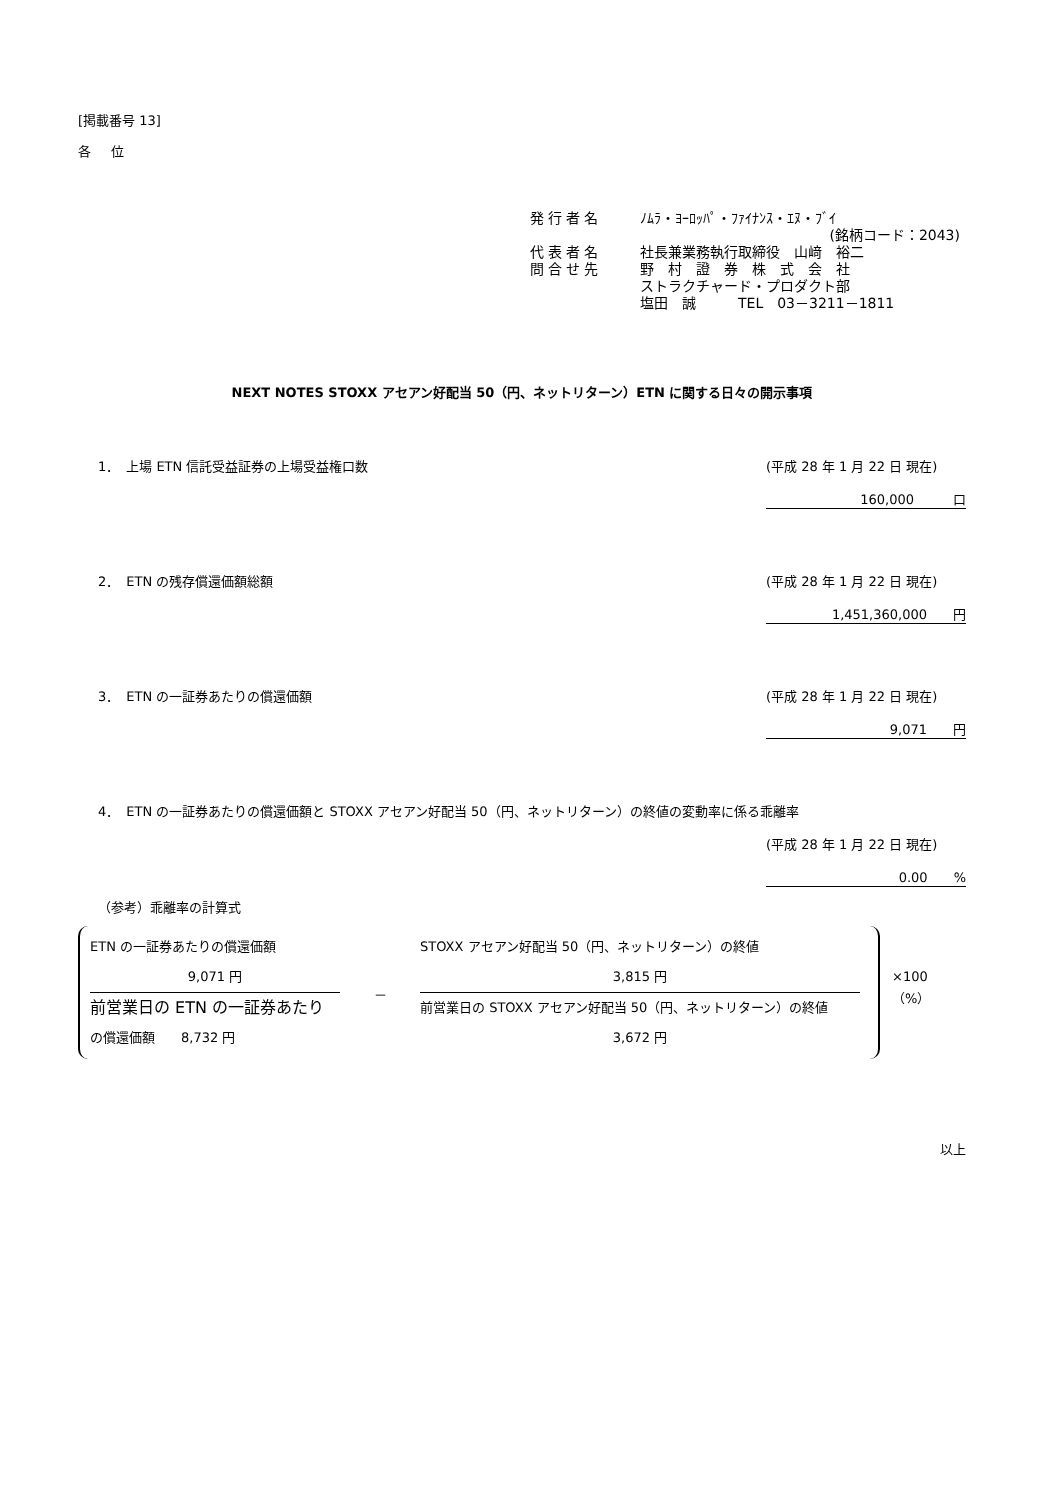[掲載番号 13]
各 位
発行者名 ﾉﾑﾗ・ﾖｰﾛｯﾊﾟ・ﾌｧｲﾅﾝｽ・ｴﾇ・ﾌﾞｲ
(銘柄コード：2043)
代表者名 社長兼業務執行取締役　山﨑　裕二
問合せ先 野　村　證　券　株　式　会　社
ストラクチャード・プロダクト部
塩田　誠　　　TEL　03－3211－1811
NEXT NOTES STOXX アセアン好配当 50（円、ネットリターン）ETN に関する日々の開示事項
1．　上場 ETN 信託受益証券の上場受益権口数 (平成 28 年 1 月 22 日 現在)
160,000　　　口
2．　ETN の残存償還価額総額 (平成 28 年 1 月 22 日 現在)
1,451,360,000　　円
3．　ETN の一証券あたりの償還価額 (平成 28 年 1 月 22 日 現在)
9,071　　円
4．　ETN の一証券あたりの償還価額と STOXX アセアン好配当 50（円、ネットリターン）の終値の変動率に係る乖離率
(平成 28 年 1 月 22 日 現在)
0.00　　%
（参考）乖離率の計算式
ETN の一証券あたりの償還価額
9,071 円
前営業日の ETN の一証券あたり
の償還価額　　8,732 円
－
STOXX アセアン好配当 50（円、ネットリターン）の終値
3,815 円
前営業日の STOXX アセアン好配当 50（円、ネットリターン）の終値
3,672 円
×100（%）
以上